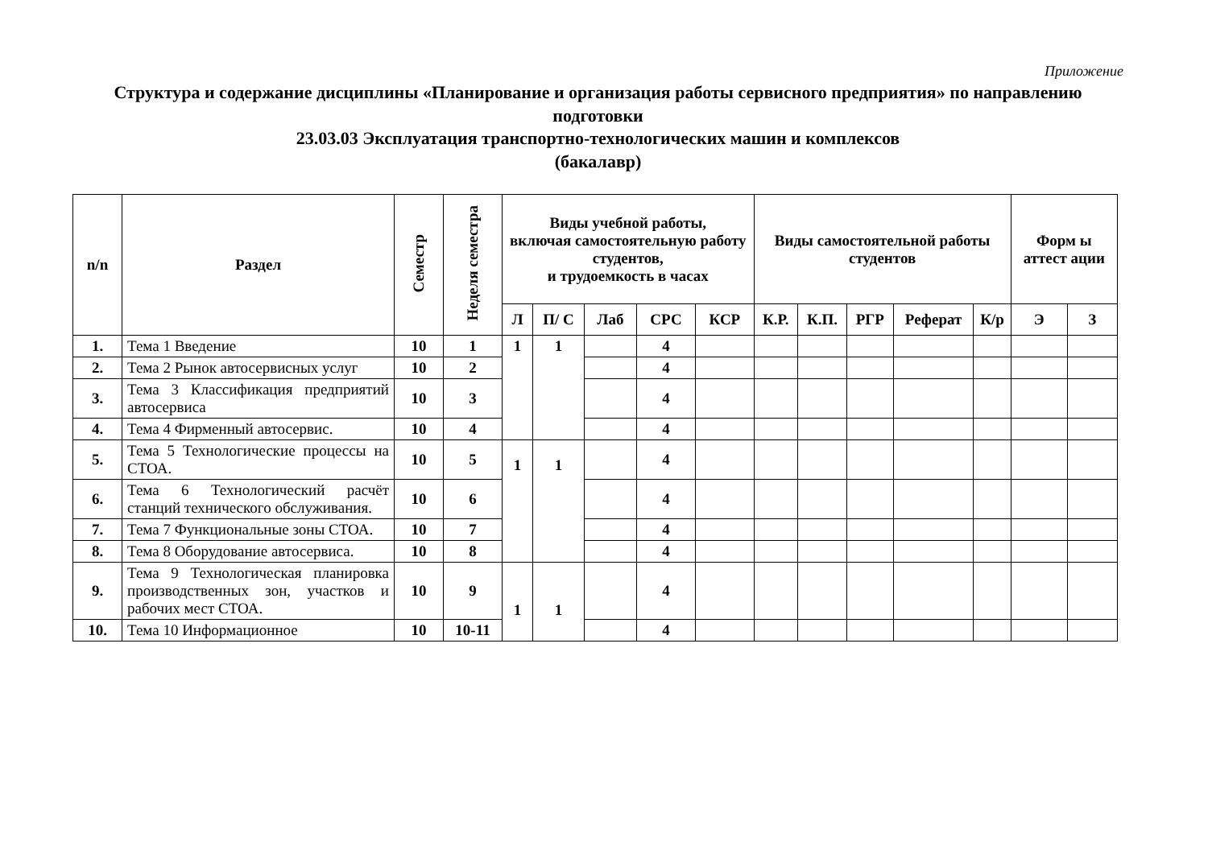Приложение
Структура и содержание дисциплины «Планирование и организация работы сервисного предприятия» по направлению подготовки
23.03.03 Эксплуатация транспортно-технологических машин и комплексов
(бакалавр)
| n/n | Раздел | Семестр | Неделя семестра | Виды учебной работы, включая самостоятельную работу студентов, и трудоемкость в часах | | | | | Виды самостоятельной работы студентов | | | | | Форм ы аттест ации | |
| --- | --- | --- | --- | --- | --- | --- | --- | --- | --- | --- | --- | --- | --- | --- | --- |
| | | | | Л | П/ С | Лаб | СРС | КСР | К.Р. | К.П. | РГР | Реферат | К/р | Э | З |
| 1. | Тема 1 Введение | 10 | 1 | 1 | 1 | | 4 | | | | | | | | |
| 2. | Тема 2 Рынок автосервисных услуг | 10 | 2 | | | | 4 | | | | | | | | |
| 3. | Тема 3 Классификация предприятий автосервиса | 10 | 3 | | | | 4 | | | | | | | | |
| 4. | Тема 4 Фирменный автосервис. | 10 | 4 | | | | 4 | | | | | | | | |
| 5. | Тема 5 Технологические процессы на СТОА. | 10 | 5 | 1 | 1 | | 4 | | | | | | | | |
| 6. | Тема 6 Технологический расчёт станций технического обслуживания. | 10 | 6 | | | | 4 | | | | | | | | |
| 7. | Тема 7 Функциональные зоны СТОА. | 10 | 7 | | | | 4 | | | | | | | | |
| 8. | Тема 8 Оборудование автосервиса. | 10 | 8 | | | | 4 | | | | | | | | |
| 9. | Тема 9 Технологическая планировка производственных зон, участков и рабочих мест СТОА. | 10 | 9 | 1 | 1 | | 4 | | | | | | | | |
| 10. | Тема 10 Информационное | 10 | 10-11 | | | | 4 | | | | | | | | |